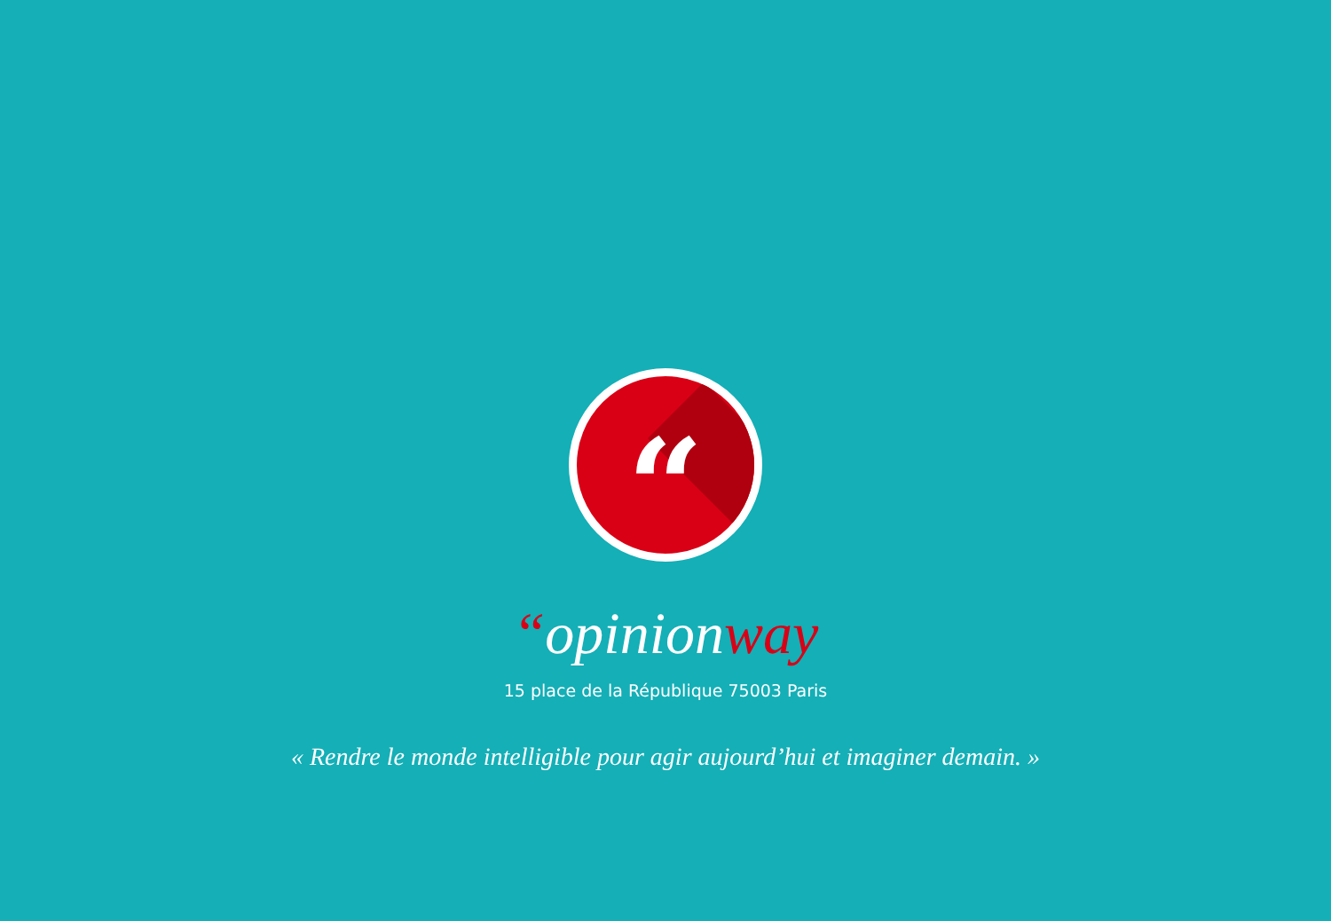“
“opinionway
15 place de la République 75003 Paris
« Rendre le monde intelligible pour agir aujourd’hui et imaginer demain. »